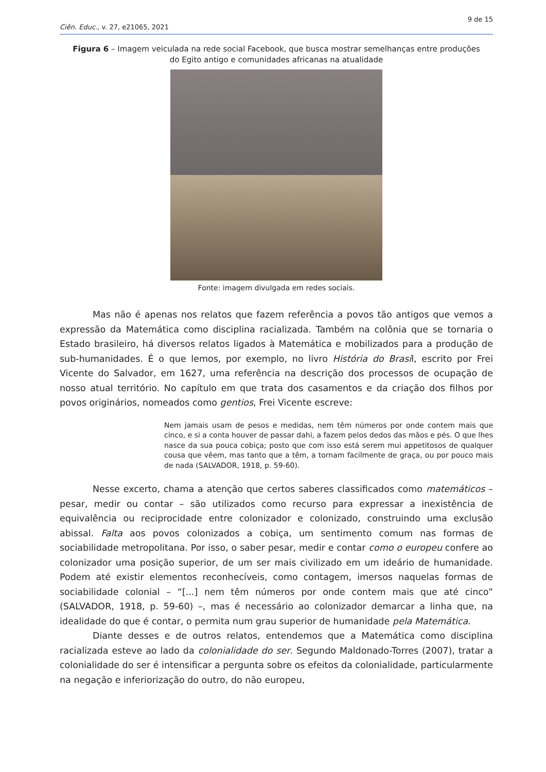9 de 15
Ciên. Educ., v. 27, e21065, 2021
Figura 6 – Imagem veiculada na rede social Facebook, que busca mostrar semelhanças entre produções do Egito antigo e comunidades africanas na atualidade
Fonte: imagem divulgada em redes sociais.
Mas não é apenas nos relatos que fazem referência a povos tão antigos que vemos a expressão da Matemática como disciplina racializada. Também na colônia que se tornaria o Estado brasileiro, há diversos relatos ligados à Matemática e mobilizados para a produção de sub-humanidades. É o que lemos, por exemplo, no livro História do Brasil, escrito por Frei Vicente do Salvador, em 1627, uma referência na descrição dos processos de ocupação de nosso atual território. No capítulo em que trata dos casamentos e da criação dos filhos por povos originários, nomeados como gentios, Frei Vicente escreve:
Nem jamais usam de pesos e medidas, nem têm números por onde contem mais que cinco, e si a conta houver de passar dahi, a fazem pelos dedos das mãos e pés. O que lhes nasce da sua pouca cobiça; posto que com isso está serem mui appetitosos de qualquer cousa que vêem, mas tanto que a têm, a tornam facilmente de graça, ou por pouco mais de nada (SALVADOR, 1918, p. 59-60).
Nesse excerto, chama a atenção que certos saberes classificados como matemáticos – pesar, medir ou contar – são utilizados como recurso para expressar a inexistência de equivalência ou reciprocidade entre colonizador e colonizado, construindo uma exclusão abissal. Falta aos povos colonizados a cobiça, um sentimento comum nas formas de sociabilidade metropolitana. Por isso, o saber pesar, medir e contar como o europeu confere ao colonizador uma posição superior, de um ser mais civilizado em um ideário de humanidade. Podem até existir elementos reconhecíveis, como contagem, imersos naquelas formas de sociabilidade colonial – “[...] nem têm números por onde contem mais que até cinco” (SALVADOR, 1918, p. 59-60) –, mas é necessário ao colonizador demarcar a linha que, na idealidade do que é contar, o permita num grau superior de humanidade pela Matemática.
Diante desses e de outros relatos, entendemos que a Matemática como disciplina racializada esteve ao lado da colonialidade do ser. Segundo Maldonado-Torres (2007), tratar a colonialidade do ser é intensificar a pergunta sobre os efeitos da colonialidade, particularmente na negação e inferiorização do outro, do não europeu,